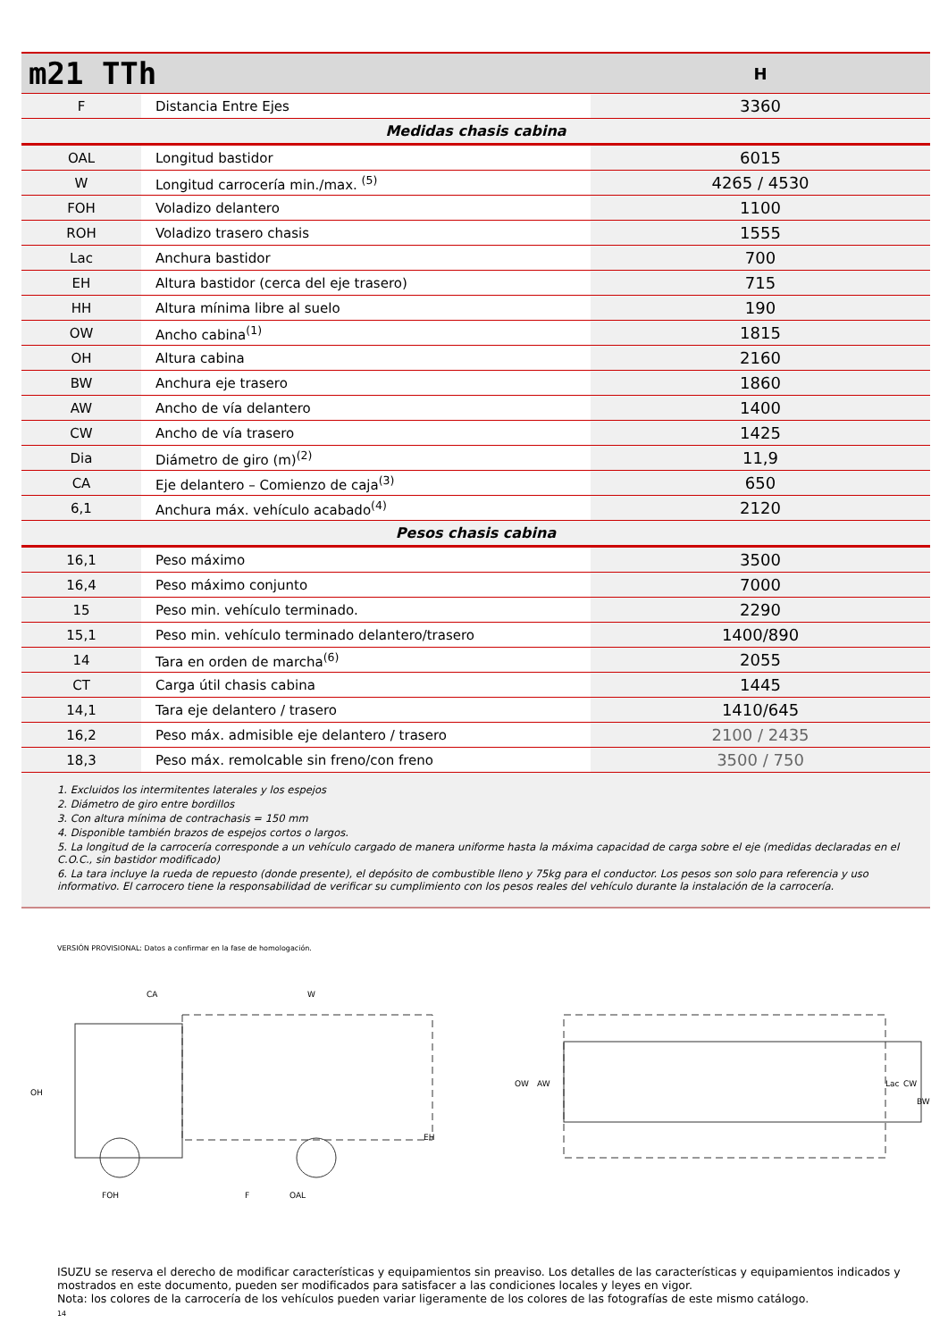| m21 TTh | | H |
| F | Distancia Entre Ejes | 3360 |
| Medidas chasis cabina | | |
| OAL | Longitud bastidor | 6015 |
| W | Longitud carrocería min./max. <sup>(5)</sup> | 4265 / 4530 |
| FOH | Voladizo delantero | 1100 |
| ROH | Voladizo trasero chasis | 1555 |
| Lac | Anchura bastidor | 700 |
| EH | Altura bastidor (cerca del eje trasero) | 715 |
| HH | Altura mínima libre al suelo | 190 |
| OW | Ancho cabina<sup>(1)</sup> | 1815 |
| OH | Altura cabina | 2160 |
| BW | Anchura eje trasero | 1860 |
| AW | Ancho de vía delantero | 1400 |
| CW | Ancho de vía trasero | 1425 |
| Dia | Diámetro de giro (m)<sup>(2)</sup> | 11,9 |
| CA | Eje delantero – Comienzo de caja<sup>(3)</sup> | 650 |
| 6,1 | Anchura máx. vehículo acabado<sup>(4)</sup> | 2120 |
| Pesos chasis cabina | | |
| 16,1 | Peso máximo | 3500 |
| 16,4 | Peso máximo conjunto | 7000 |
| 15 | Peso min. vehículo terminado. | 2290 |
| 15,1 | Peso min. vehículo terminado delantero/trasero | 1400/890 |
| 14 | Tara en orden de marcha<sup>(6)</sup> | 2055 |
| CT | Carga útil chasis cabina | 1445 |
| 14,1 | Tara eje delantero / trasero | 1410/645 |
| 16,2 | Peso máx. admisible eje delantero / trasero | 2100 / 2435 |
| 18,3 | Peso máx. remolcable sin freno/con freno | 3500 / 750 |
1. Excluidos los intermitentes laterales y los espejos
2. Diámetro de giro entre bordillos
3. Con altura mínima de contrachasis = 150 mm
4. Disponible también brazos de espejos cortos o largos.
5. La longitud de la carrocería corresponde a un vehículo cargado de manera uniforme hasta la máxima capacidad de carga sobre el eje (medidas declaradas en el C.O.C., sin bastidor modificado)
6. La tara incluye la rueda de repuesto (donde presente), el depósito de combustible lleno y 75kg para el conductor. Los pesos son solo para referencia y uso informativo. El carrocero tiene la responsabilidad de verificar su cumplimiento con los pesos reales del vehículo durante la instalación de la carrocería.
VERSIÓN PROVISIONAL: Datos a confirmar en la fase de homologación.
OH
CA
W
FOH
F
OAL
EH
OW
AW
Lac
CW
BW
ISUZU se reserva el derecho de modificar características y equipamientos sin preaviso. Los detalles de las características y equipamientos indicados y mostrados en este documento, pueden ser modificados para satisfacer a las condiciones locales y leyes en vigor.
Nota: los colores de la carrocería de los vehículos pueden variar ligeramente de los colores de las fotografías de este mismo catálogo.
14